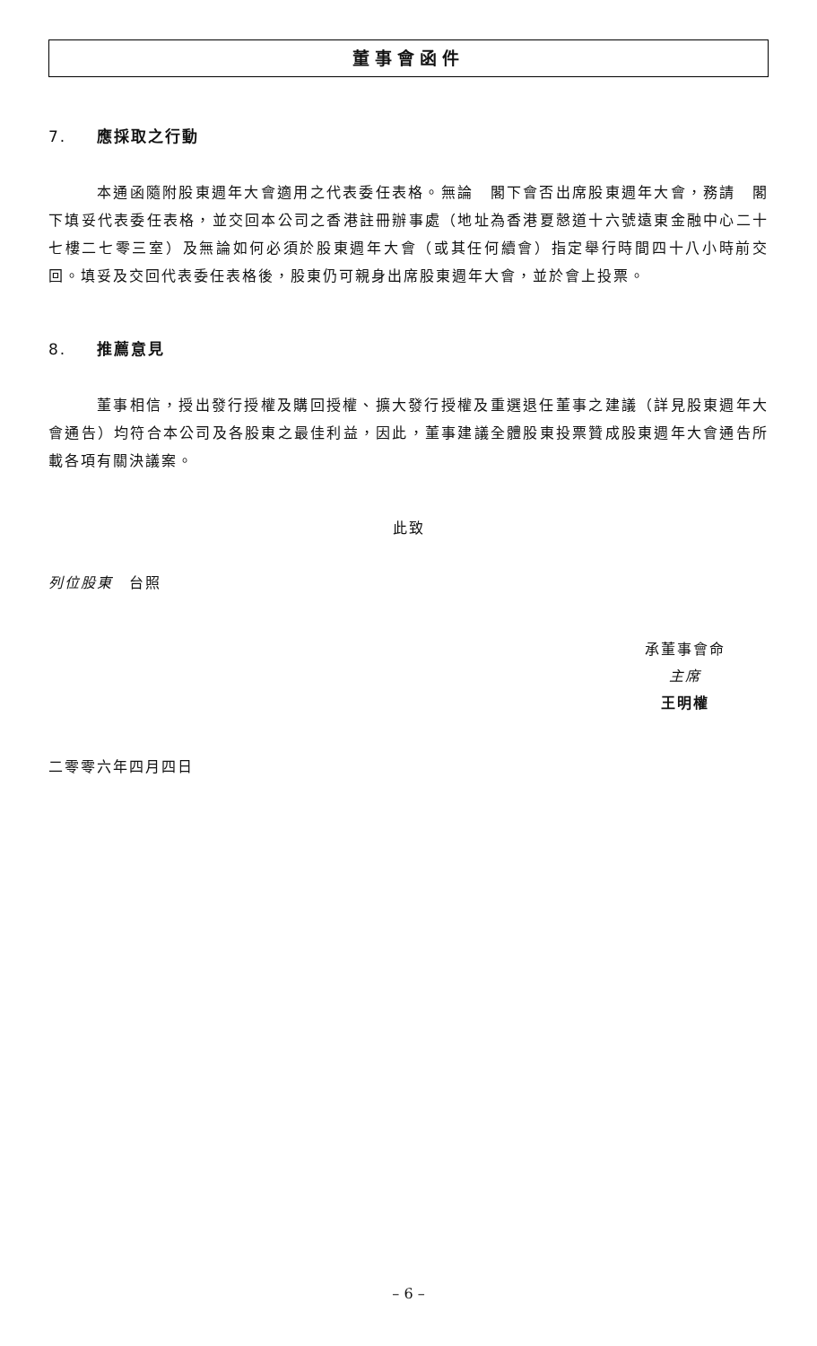董事會函件
7. 應採取之行動
本通函隨附股東週年大會適用之代表委任表格。無論　閣下會否出席股東週年大會，務請　閣下填妥代表委任表格，並交回本公司之香港註冊辦事處（地址為香港夏慤道十六號遠東金融中心二十七樓二七零三室）及無論如何必須於股東週年大會（或其任何續會）指定舉行時間四十八小時前交回。填妥及交回代表委任表格後，股東仍可親身出席股東週年大會，並於會上投票。
8. 推薦意見
董事相信，授出發行授權及購回授權、擴大發行授權及重選退任董事之建議（詳見股東週年大會通告）均符合本公司及各股東之最佳利益，因此，董事建議全體股東投票贊成股東週年大會通告所載各項有關決議案。
此致
列位股東　台照
承董事會命
主席
王明權
二零零六年四月四日
– 6 –